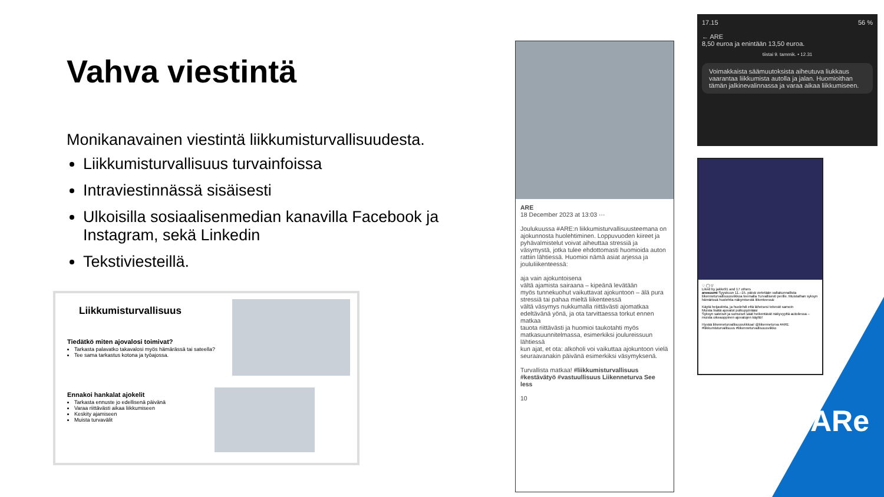Vahva viestintä
Monikanavainen viestintä liikkumisturvallisuudesta.
Liikkumisturvallisuus turvainfoissa
Intraviestinnässä sisäisesti
Ulkoisilla sosiaalisenmedian kanavilla Facebook ja Instagram, sekä Linkedin
Tekstiviesteillä.
Liikkumisturvallisuus
Tiedätkö miten ajovalosi toimivat?
Tarkasta palavatko takavalosi myös hämärässä tai sateella?
Tee sama tarkastus kotona ja työajossa.
Ennakoi hankalat ajokelit
Tarkasta ennuste jo edellisenä päivänä
Varaa riittävästi aikaa liikkumiseen
Keskity ajamiseen
Muista turvavälit
ARE
18 December 2023 at 13:03 ···
Joulukuussa #ARE:n liikkumisturvallisuusteemana on ajokunnosta huolehtiminen. Loppuvuoden kiireet ja pyhävalmistelut voivat aiheuttaa stressiä ja väsymystä, jotka tulee ehdottomasti huomioida auton rattiin lähtiessä. Huomioi nämä asiat arjessa ja jouluIiikenteessä:
aja vain ajokuntoisena
vältä ajamista sairaana – kipeänä levätään
myös tunnekuohut vaikuttavat ajokuntoon – älä pura stressiä tai pahaa mieltä liikenteessä
vältä väsymys nukkumalla riittävästi ajomatkaa edeltävänä yönä, ja ota tarvittaessa torkut ennen matkaa
tauota riittävästi ja huomioi taukotahti myös matkasuunnitelmassa, esimerkiksi joulureissuun lähtiessä
kun ajat, et ota: alkoholi voi vaikuttaa ajokuntoon vielä seuraavanakin päivänä esimerkiksi väsymyksenä.
Turvallista matkaa! #liikkumisturvallisuus #kestävätyö #vastuullisuus Liikenneturva See less
10
17.15 56 %
← ARE
8,50 euroa ja enintään 13,50 euroa.
tiistai 9. tammik. • 12.31
Voimakkaista säämuutoksista aiheutuva liukkaus vaarantaa liikkumista autolla ja jalan. Huomioithan tämän jalkinevalinnassa ja varaa aikaa liikkumiseen.
♡ ◯ ▽
Liked by jakke91 and 17 others
aresuomi Syyskuun 11.–15. päivä vietetään valtakunnallista liikenneturvallisuusviikkoa teemalla Turvallisesti perille. Muistathan syksyn hämärissä huolehtia näkymisestä liikenteessä:
Käytä heijastinta, ja huolehdi että läheisesi tekevät samoin
Muista lisätä ajovalot polkupyörääsi
Syksyn sateiset ja sumuiset säät heikentävät näkyvyyttä autoilessa – muista oikeaoppinen ajovalojen käyttö!
Hyvää liikenneturvallisuusviikkoa! @liikenneturva #ARE #liikkumisturvallisuus #liikenneturvallisuusviikko
ARe